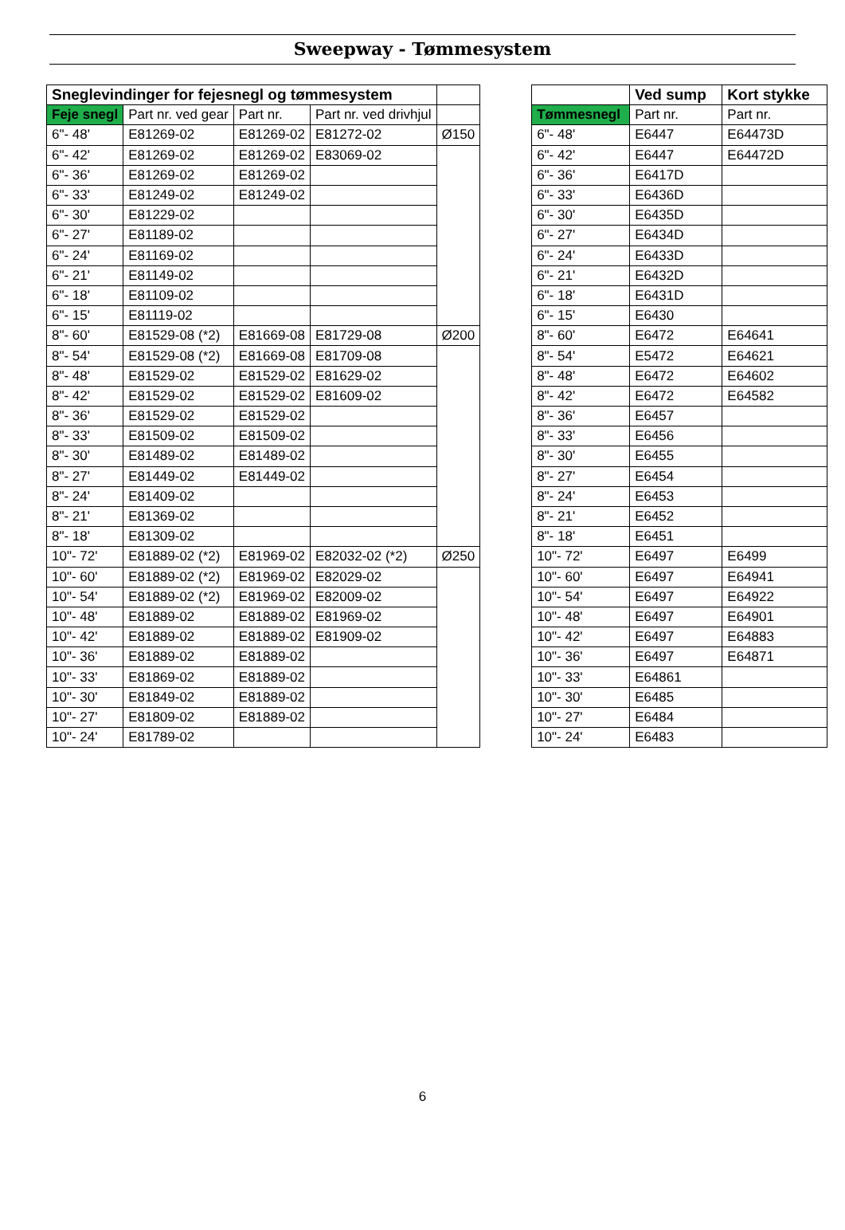Sweepway - Tømmesystem
| Sneglevindinger for fejesnegl og tømmesystem | | | | |
| --- | --- | --- | --- | --- |
| Feje snegl | Part nr. ved gear | Part nr. | Part nr. ved drivhjul | |
| 6"- 48' | E81269-02 | E81269-02 | E81272-02 | Ø150 |
| 6"- 42' | E81269-02 | E81269-02 | E83069-02 | |
| 6"- 36' | E81269-02 | E81269-02 | | |
| 6"- 33' | E81249-02 | E81249-02 | | |
| 6"- 30' | E81229-02 | | | |
| 6"- 27' | E81189-02 | | | |
| 6"- 24' | E81169-02 | | | |
| 6"- 21' | E81149-02 | | | |
| 6"- 18' | E81109-02 | | | |
| 6"- 15' | E81119-02 | | | |
| 8"- 60' | E81529-08 (*2) | E81669-08 | E81729-08 | Ø200 |
| 8"- 54' | E81529-08 (*2) | E81669-08 | E81709-08 | |
| 8"- 48' | E81529-02 | E81529-02 | E81629-02 | |
| 8"- 42' | E81529-02 | E81529-02 | E81609-02 | |
| 8"- 36' | E81529-02 | E81529-02 | | |
| 8"- 33' | E81509-02 | E81509-02 | | |
| 8"- 30' | E81489-02 | E81489-02 | | |
| 8"- 27' | E81449-02 | E81449-02 | | |
| 8"- 24' | E81409-02 | | | |
| 8"- 21' | E81369-02 | | | |
| 8"- 18' | E81309-02 | | | |
| 10"- 72' | E81889-02 (*2) | E81969-02 | E82032-02 (*2) | Ø250 |
| 10"- 60' | E81889-02 (*2) | E81969-02 | E82029-02 | |
| 10"- 54' | E81889-02 (*2) | E81969-02 | E82009-02 | |
| 10"- 48' | E81889-02 | E81889-02 | E81969-02 | |
| 10"- 42' | E81889-02 | E81889-02 | E81909-02 | |
| 10"- 36' | E81889-02 | E81889-02 | | |
| 10"- 33' | E81869-02 | E81889-02 | | |
| 10"- 30' | E81849-02 | E81889-02 | | |
| 10"- 27' | E81809-02 | E81889-02 | | |
| 10"- 24' | E81789-02 | | | |
| | Ved sump | Kort stykke |
| --- | --- | --- |
| Tømmesnegl | Part nr. | Part nr. |
| 6"- 48' | E6447 | E64473D |
| 6"- 42' | E6447 | E64472D |
| 6"- 36' | E6417D | |
| 6"- 33' | E6436D | |
| 6"- 30' | E6435D | |
| 6"- 27' | E6434D | |
| 6"- 24' | E6433D | |
| 6"- 21' | E6432D | |
| 6"- 18' | E6431D | |
| 6"- 15' | E6430 | |
| 8"- 60' | E6472 | E64641 |
| 8"- 54' | E5472 | E64621 |
| 8"- 48' | E6472 | E64602 |
| 8"- 42' | E6472 | E64582 |
| 8"- 36' | E6457 | |
| 8"- 33' | E6456 | |
| 8"- 30' | E6455 | |
| 8"- 27' | E6454 | |
| 8"- 24' | E6453 | |
| 8"- 21' | E6452 | |
| 8"- 18' | E6451 | |
| 10"- 72' | E6497 | E6499 |
| 10"- 60' | E6497 | E64941 |
| 10"- 54' | E6497 | E64922 |
| 10"- 48' | E6497 | E64901 |
| 10"- 42' | E6497 | E64883 |
| 10"- 36' | E6497 | E64871 |
| 10"- 33' | E64861 | |
| 10"- 30' | E6485 | |
| 10"- 27' | E6484 | |
| 10"- 24' | E6483 | |
6